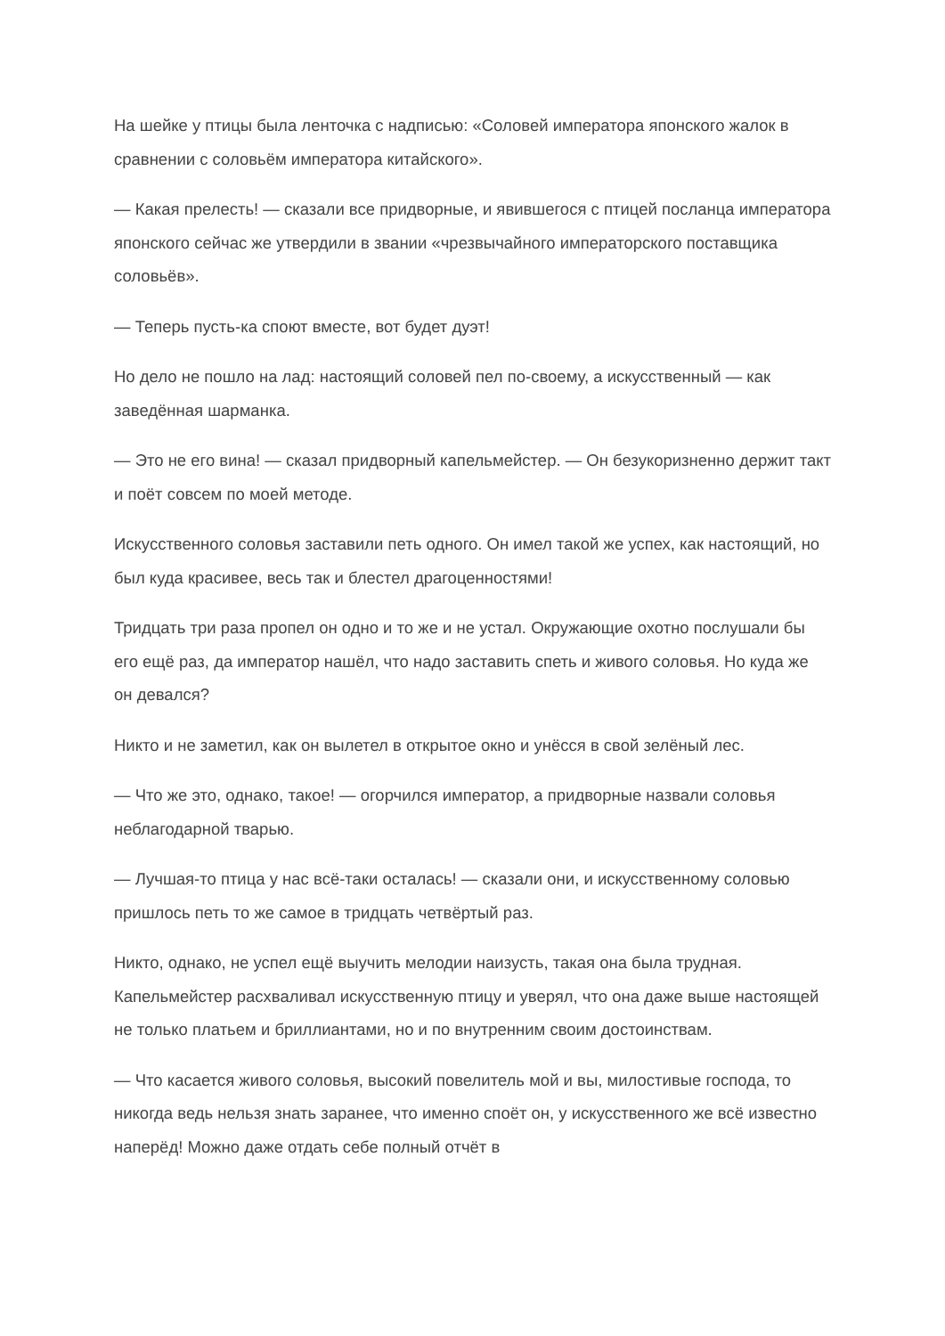На шейке у птицы была ленточка с надписью: «Соловей императора японского жалок в сравнении с соловьём императора китайского».
— Какая прелесть! — сказали все придворные, и явившегося с птицей посланца императора японского сейчас же утвердили в звании «чрезвычайного императорского поставщика соловьёв».
— Теперь пусть-ка споют вместе, вот будет дуэт!
Но дело не пошло на лад: настоящий соловей пел по-своему, а искусственный — как заведённая шарманка.
— Это не его вина! — сказал придворный капельмейстер. — Он безукоризненно держит такт и поёт совсем по моей методе.
Искусственного соловья заставили петь одного. Он имел такой же успех, как настоящий, но был куда красивее, весь так и блестел драгоценностями!
Тридцать три раза пропел он одно и то же и не устал. Окружающие охотно послушали бы его ещё раз, да император нашёл, что надо заставить спеть и живого соловья. Но куда же он девался?
Никто и не заметил, как он вылетел в открытое окно и унёсся в свой зелёный лес.
— Что же это, однако, такое! — огорчился император, а придворные назвали соловья неблагодарной тварью.
— Лучшая-то птица у нас всё-таки осталась! — сказали они, и искусственному соловью пришлось петь то же самое в тридцать четвёртый раз.
Никто, однако, не успел ещё выучить мелодии наизусть, такая она была трудная. Капельмейстер расхваливал искусственную птицу и уверял, что она даже выше настоящей не только платьем и бриллиантами, но и по внутренним своим достоинствам.
— Что касается живого соловья, высокий повелитель мой и вы, милостивые господа, то никогда ведь нельзя знать заранее, что именно споёт он, у искусственного же всё известно наперёд! Можно даже отдать себе полный отчёт в